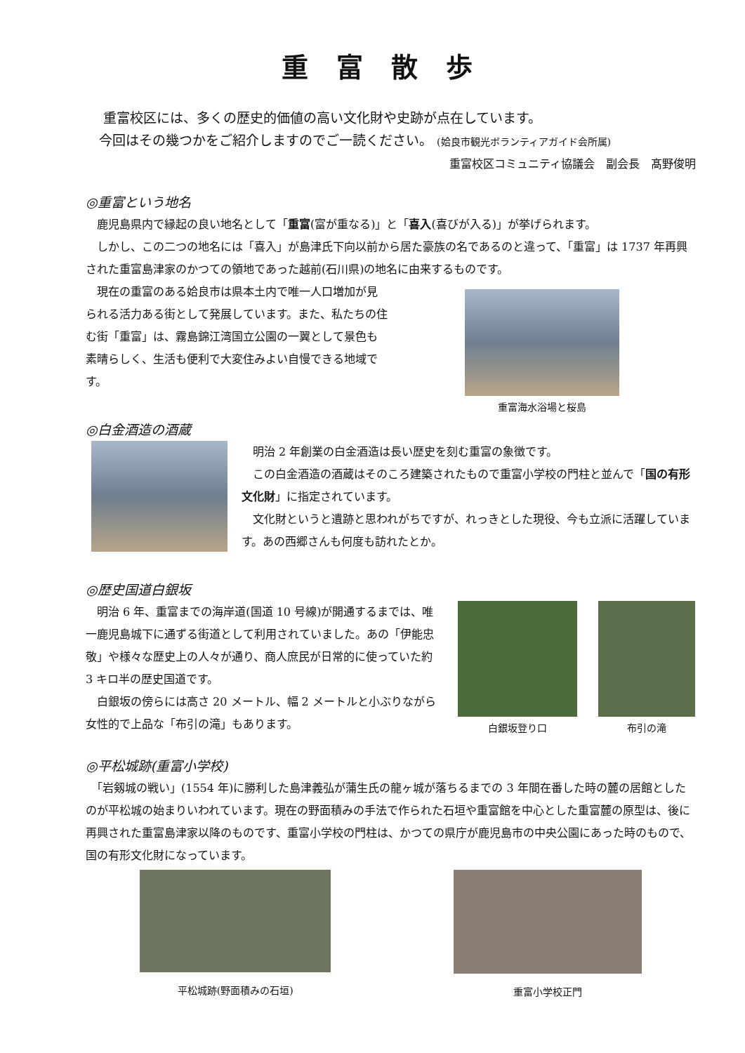重富散歩
　 重富校区には、多くの歴史的価値の高い文化財や史跡が点在しています。
　今回はその幾つかをご紹介しますのでご一読ください。 (姶良市観光ボランティアガイド会所属)
重富校区コミュニティ協議会　副会長　髙野俊明
◎重富という地名
　鹿児島県内で縁起の良い地名として「重富(富が重なる)」と「喜入(喜びが入る)」が挙げられます。
　しかし、この二つの地名には「喜入」が島津氏下向以前から居た豪族の名であるのと違って、「重富」は 1737 年再興された重富島津家のかつての領地であった越前(石川県)の地名に由来するものです。
　現在の重富のある姶良市は県本土内で唯一人口増加が見られる活力ある街として発展しています。また、私たちの住む街「重富」は、霧島錦江湾国立公園の一翼として景色も素晴らしく、生活も便利で大変住みよい自慢できる地域です。
重富海水浴場と桜島
◎白金酒造の酒蔵
　明治 2 年創業の白金酒造は長い歴史を刻む重富の象徴です。
　この白金酒造の酒蔵はそのころ建築されたもので重富小学校の門柱と並んで「国の有形文化財」に指定されています。
　文化財というと遺跡と思われがちですが、れっきとした現役、今も立派に活躍しています。あの西郷さんも何度も訪れたとか。
◎歴史国道白銀坂
　明治 6 年、重富までの海岸道(国道 10 号線)が開通するまでは、唯一鹿児島城下に通ずる街道として利用されていました。あの「伊能忠敬」や様々な歴史上の人々が通り、商人庶民が日常的に使っていた約 3 キロ半の歴史国道です。
　白銀坂の傍らには高さ 20 メートル、幅 2 メートルと小ぶりながら女性的で上品な「布引の滝」もあります。
白銀坂登り口 布引の滝
◎平松城跡(重富小学校)
　「岩剱城の戦い」(1554 年)に勝利した島津義弘が蒲生氏の龍ヶ城が落ちるまでの 3 年間在番した時の麓の居館としたのが平松城の始まりいわれています。現在の野面積みの手法で作られた石垣や重富館を中心とした重富麓の原型は、後に再興された重富島津家以降のものです、重富小学校の門柱は、かつての県庁が鹿児島市の中央公園にあった時のもので、国の有形文化財になっています。
平松城跡(野面積みの石垣) 重富小学校正門